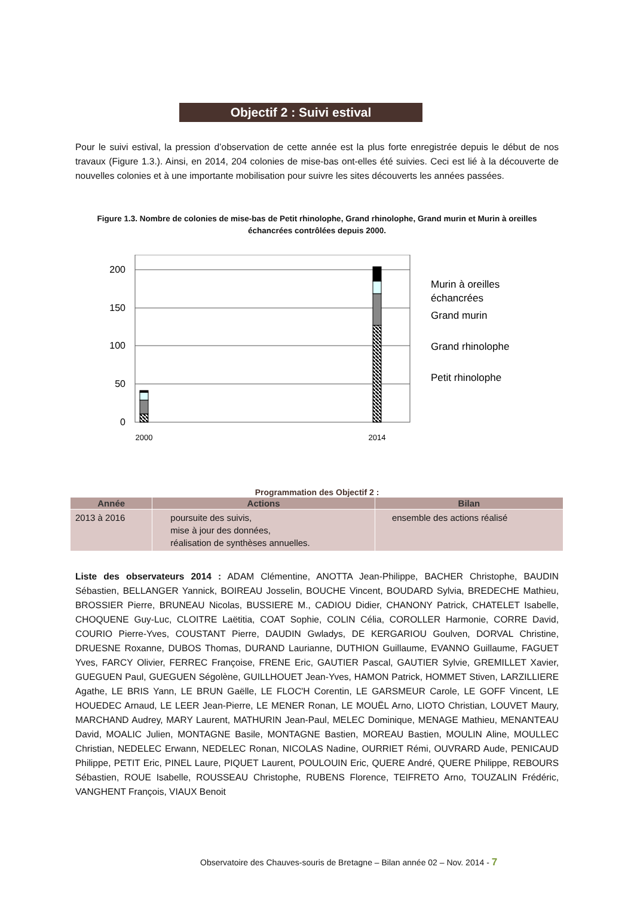Objectif 2 : Suivi estival
Pour le suivi estival, la pression d’observation de cette année est la plus forte enregistrée depuis le début de nos travaux (Figure 1.3.). Ainsi, en 2014, 204 colonies de mise-bas ont-elles été suivies. Ceci est lié à la découverte de nouvelles colonies et à une importante mobilisation pour suivre les sites découverts les années passées.
Figure 1.3. Nombre de colonies de mise-bas de Petit rhinolophe, Grand rhinolophe, Grand murin et Murin à oreilles échancrées contrôlées depuis 2000.
200
150
100
50
0
2000
2014
Murin à oreilles
échancrées
Grand murin
Grand rhinolophe
Petit rhinolophe
Programmation des Objectif 2 :
| Année | Actions | Bilan |
| --- | --- | --- |
| 2013 à 2016 | poursuite des suivis, mise à jour des données, réalisation de synthèses annuelles. | ensemble des actions réalisé |
Liste des observateurs 2014 : ADAM Clémentine, ANOTTA Jean-Philippe, BACHER Christophe, BAUDIN Sébastien, BELLANGER Yannick, BOIREAU Josselin, BOUCHE Vincent, BOUDARD Sylvia, BREDECHE Mathieu, BROSSIER Pierre, BRUNEAU Nicolas, BUSSIERE M., CADIOU Didier, CHANONY Patrick, CHATELET Isabelle, CHOQUENE Guy-Luc, CLOITRE Laëtitia, COAT Sophie, COLIN Célia, COROLLER Harmonie, CORRE David, COURIO Pierre-Yves, COUSTANT Pierre, DAUDIN Gwladys, DE KERGARIOU Goulven, DORVAL Christine, DRUESNE Roxanne, DUBOS Thomas, DURAND Laurianne, DUTHION Guillaume, EVANNO Guillaume, FAGUET Yves, FARCY Olivier, FERREC Françoise, FRENE Eric, GAUTIER Pascal, GAUTIER Sylvie, GREMILLET Xavier, GUEGUEN Paul, GUEGUEN Ségolène, GUILLHOUET Jean-Yves, HAMON Patrick, HOMMET Stiven, LARZILLIERE Agathe, LE BRIS Yann, LE BRUN Gaëlle, LE FLOC'H Corentin, LE GARSMEUR Carole, LE GOFF Vincent, LE HOUEDEC Arnaud, LE LEER Jean-Pierre, LE MENER Ronan, LE MOUËL Arno, LIOTO Christian, LOUVET Maury, MARCHAND Audrey, MARY Laurent, MATHURIN Jean-Paul, MELEC Dominique, MENAGE Mathieu, MENANTEAU David, MOALIC Julien, MONTAGNE Basile, MONTAGNE Bastien, MOREAU Bastien, MOULIN Aline, MOULLEC Christian, NEDELEC Erwann, NEDELEC Ronan, NICOLAS Nadine, OURRIET Rémi, OUVRARD Aude, PENICAUD Philippe, PETIT Eric, PINEL Laure, PIQUET Laurent, POULOUIN Eric, QUERE André, QUERE Philippe, REBOURS Sébastien, ROUE Isabelle, ROUSSEAU Christophe, RUBENS Florence, TEIFRETO Arno, TOUZALIN Frédéric, VANGHENT François, VIAUX Benoit
Observatoire des Chauves-souris de Bretagne – Bilan année 02 – Nov. 2014 - 7